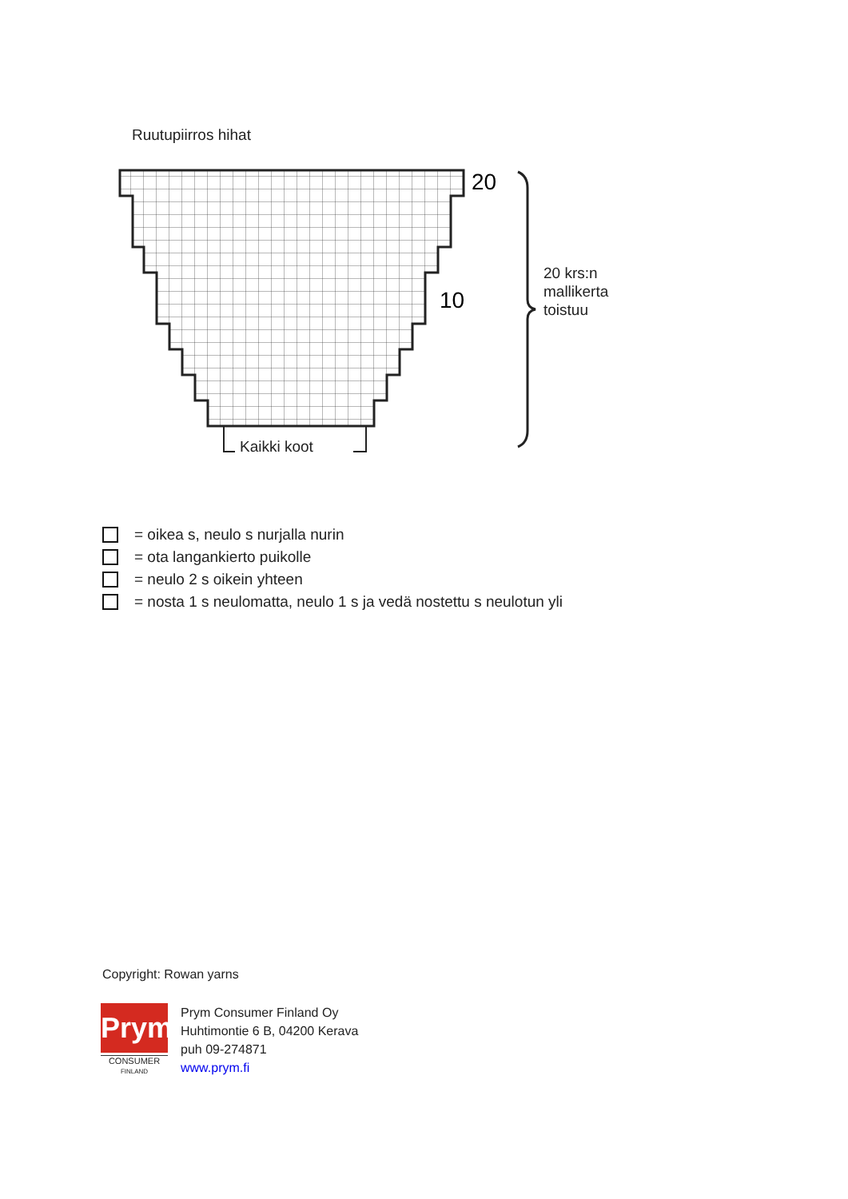Ruutupiirros hihat
20
10
Kaikki koot
20 krs:n
mallikerta
toistuu
= oikea s, neulo s nurjalla nurin
= ota langankierto puikolle
= neulo 2 s oikein yhteen
= nosta 1 s neulomatta, neulo 1 s ja vedä nostettu s neulotun yli
Copyright: Rowan yarns
Prym
CONSUMER
FINLAND
Prym Consumer Finland Oy
Huhtimontie 6 B, 04200 Kerava
puh 09-274871
www.prym.fi